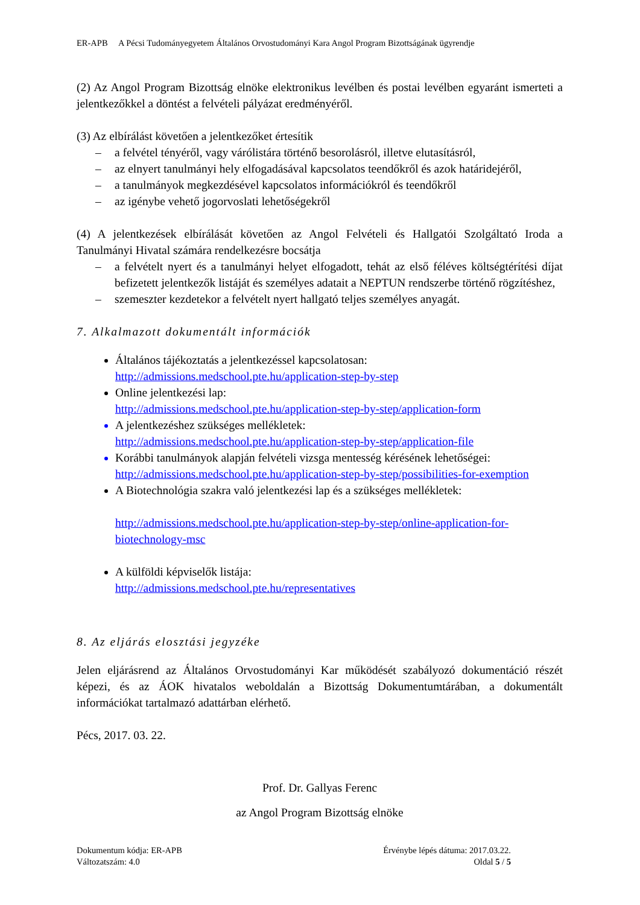ER-APB A Pécsi Tudományegyetem Általános Orvostudományi Kara Angol Program Bizottságának ügyrendje
(2) Az Angol Program Bizottság elnöke elektronikus levélben és postai levélben egyaránt ismerteti a jelentkezőkkel a döntést a felvételi pályázat eredményéről.
(3) Az elbírálást követően a jelentkezőket értesítik
– a felvétel tényéről, vagy várólistára történő besorolásról, illetve elutasításról,
– az elnyert tanulmányi hely elfogadásával kapcsolatos teendőkről és azok határidejéről,
– a tanulmányok megkezdésével kapcsolatos információkról és teendőkről
– az igénybe vehető jogorvoslati lehetőségekről
(4) A jelentkezések elbírálását követően az Angol Felvételi és Hallgatói Szolgáltató Iroda a Tanulmányi Hivatal számára rendelkezésre bocsátja
– a felvételt nyert és a tanulmányi helyet elfogadott, tehát az első féléves költségtérítési díjat befizetett jelentkezők listáját és személyes adatait a NEPTUN rendszerbe történő rögzítéshez,
– szemeszter kezdetekor a felvételt nyert hallgató teljes személyes anyagát.
7. Alkalmazott dokumentált információk
Általános tájékoztatás a jelentkezéssel kapcsolatosan:
http://admissions.medschool.pte.hu/application-step-by-step
Online jelentkezési lap:
http://admissions.medschool.pte.hu/application-step-by-step/application-form
A jelentkezéshez szükséges mellékletek:
http://admissions.medschool.pte.hu/application-step-by-step/application-file
Korábbi tanulmányok alapján felvételi vizsga mentesség kérésének lehetőségei:
http://admissions.medschool.pte.hu/application-step-by-step/possibilities-for-exemption
A Biotechnológia szakra való jelentkezési lap és a szükséges mellékletek:
http://admissions.medschool.pte.hu/application-step-by-step/online-application-for-biotechnology-msc
A külföldi képviselők listája:
http://admissions.medschool.pte.hu/representatives
8. Az eljárás elosztási jegyzéke
Jelen eljárásrend az Általános Orvostudományi Kar működését szabályozó dokumentáció részét képezi, és az ÁOK hivatalos weboldalán a Bizottság Dokumentumtárában, a dokumentált információkat tartalmazó adattárban elérhető.
Pécs, 2017. 03. 22.
Prof. Dr. Gallyas Ferenc
az Angol Program Bizottság elnöke
Dokumentum kódja: ER-APB
Változatszám: 4.0
Érvénybe lépés dátuma: 2017.03.22.
Oldal 5 / 5